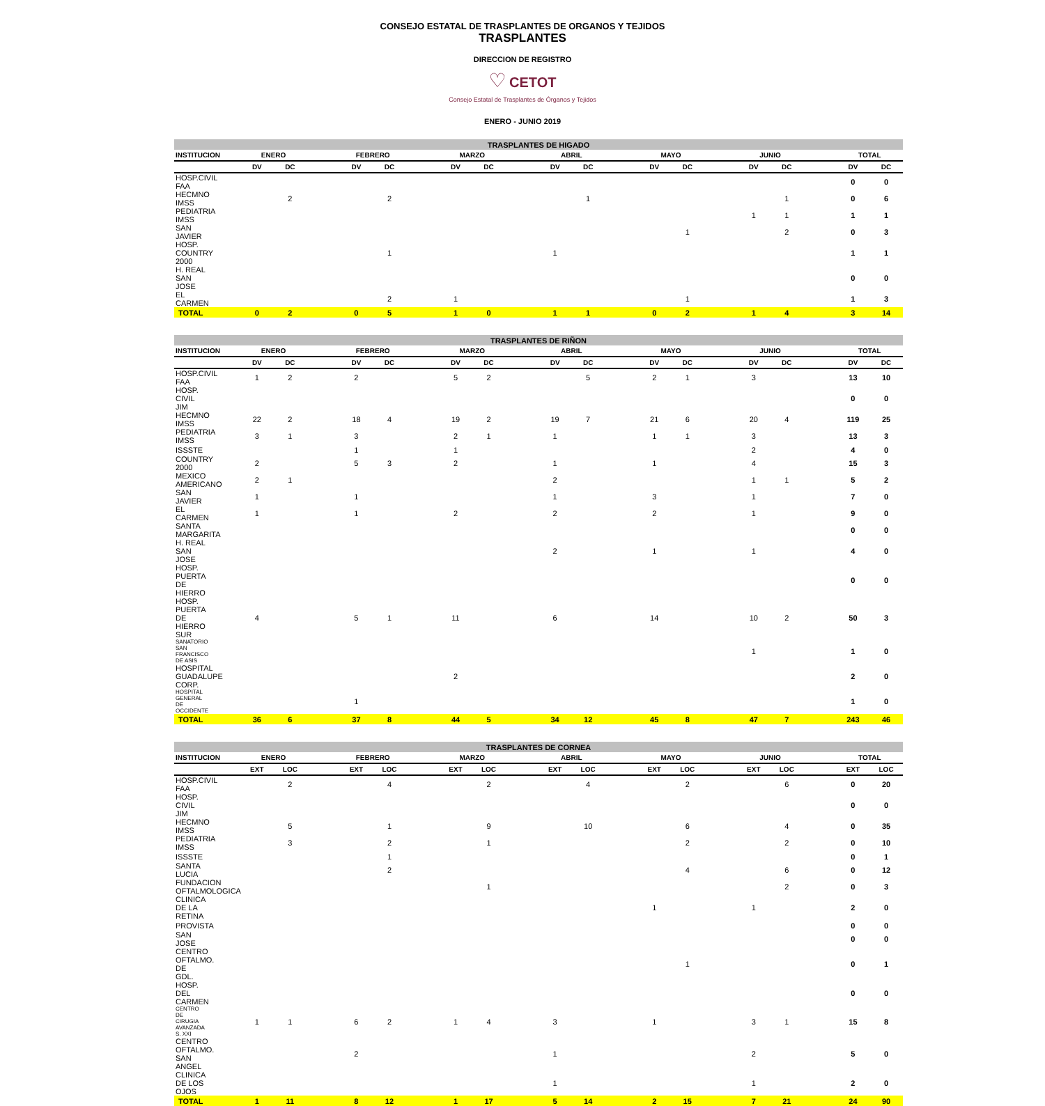CONSEJO ESTATAL DE TRASPLANTES DE ORGANOS Y TEJIDOS
TRASPLANTES
DIRECCION DE REGISTRO
♡ CETOT
Consejo Estatal de Trasplantes de Órganos y Tejidos
ENERO - JUNIO 2019
| TRASPLANTES DE HIGADO | | | | | | | | | | | | | | | | | | | | | |
| INSTITUCION | | ENERO | | | FEBRERO | | | MARZO | | | ABRIL | | | MAYO | | | JUNIO | | | TOTAL | |
| | | DV | DC | | DV | DC | | DV | DC | | DV | DC | | DV | DC | | DV | DC | | DV | DC |
| HOSP.CIVIL FAA | | | | | | | | | | | | | | | | | | | | 0 | 0 |
| HECMNO IMSS | | | 2 | | | 2 | | | | | | 1 | | | | | | 1 | | 0 | 6 |
| PEDIATRIA IMSS | | | | | | | | | | | | | | | | | 1 | 1 | | 1 | 1 |
| SAN JAVIER | | | | | | | | | | | | | | | 1 | | | 2 | | 0 | 3 |
| HOSP. COUNTRY 2000 | | | | | | 1 | | | | | 1 | | | | | | | | | 1 | 1 |
| H. REAL SAN JOSE | | | | | | | | | | | | | | | | | | | | 0 | 0 |
| EL CARMEN | | | | | | 2 | | 1 | | | | | | | 1 | | | | | 1 | 3 |
| TOTAL | | 0 | 2 | | 0 | 5 | | 1 | 0 | | 1 | 1 | | 0 | 2 | | 1 | 4 | | 3 | 14 |
| TRASPLANTES DE RIÑON | | | | | | | | | | | | | | | | | | | | | |
| INSTITUCION | | ENERO | | | FEBRERO | | | MARZO | | | ABRIL | | | MAYO | | | JUNIO | | | TOTAL | |
| | | DV | DC | | DV | DC | | DV | DC | | DV | DC | | DV | DC | | DV | DC | | DV | DC |
| HOSP.CIVIL FAA | | 1 | 2 | | 2 | | | 5 | 2 | | | 5 | | 2 | 1 | | 3 | | | 13 | 10 |
| HOSP. CIVIL JIM | | | | | | | | | | | | | | | | | | | | 0 | 0 |
| HECMNO IMSS | | 22 | 2 | | 18 | 4 | | 19 | 2 | | 19 | 7 | | 21 | 6 | | 20 | 4 | | 119 | 25 |
| PEDIATRIA IMSS | | 3 | 1 | | 3 | | | 2 | 1 | | 1 | | | 1 | 1 | | 3 | | | 13 | 3 |
| ISSSTE | | | | | 1 | | | 1 | | | | | | | | | 2 | | | 4 | 0 |
| COUNTRY 2000 | | 2 | | | 5 | 3 | | 2 | | | 1 | | | 1 | | | 4 | | | 15 | 3 |
| MEXICO AMERICANO | | 2 | 1 | | | | | | | | 2 | | | | | | 1 | 1 | | 5 | 2 |
| SAN JAVIER | | 1 | | | 1 | | | | | | 1 | | | 3 | | | 1 | | | 7 | 0 |
| EL CARMEN | | 1 | | | 1 | | | 2 | | | 2 | | | 2 | | | 1 | | | 9 | 0 |
| SANTA MARGARITA | | | | | | | | | | | | | | | | | | | | 0 | 0 |
| H. REAL SAN JOSE | | | | | | | | | | | 2 | | | 1 | | | 1 | | | 4 | 0 |
| HOSP. PUERTA DE HIERRO | | | | | | | | | | | | | | | | | | | | 0 | 0 |
| HOSP. PUERTA DE HIERRO SUR | | 4 | | | 5 | 1 | | 11 | | | 6 | | | 14 | | | 10 | 2 | | 50 | 3 |
| SANATORIO SAN FRANCISCO DE ASIS | | | | | | | | | | | | | | | | | 1 | | | 1 | 0 |
| HOSPITAL GUADALUPE CORP. | | | | | | | | 2 | | | | | | | | | | | | 2 | 0 |
| HOSPITAL GENERAL DE OCCIDENTE | | | | | 1 | | | | | | | | | | | | | | | 1 | 0 |
| TOTAL | | 36 | 6 | | 37 | 8 | | 44 | 5 | | 34 | 12 | | 45 | 8 | | 47 | 7 | | 243 | 46 |
| TRASPLANTES DE CORNEA | | | | | | | | | | | | | | | | | | | | | |
| INSTITUCION | | ENERO | | | FEBRERO | | | MARZO | | | ABRIL | | | MAYO | | | JUNIO | | | TOTAL | |
| | | EXT | LOC | | EXT | LOC | | EXT | LOC | | EXT | LOC | | EXT | LOC | | EXT | LOC | | EXT | LOC |
| HOSP.CIVIL FAA | | | 2 | | | 4 | | | 2 | | | 4 | | | 2 | | | 6 | | 0 | 20 |
| HOSP. CIVIL JIM | | | | | | | | | | | | | | | | | | | | 0 | 0 |
| HECMNO IMSS | | | 5 | | | 1 | | | 9 | | | 10 | | | 6 | | | 4 | | 0 | 35 |
| PEDIATRIA IMSS | | | 3 | | | 2 | | | 1 | | | | | | 2 | | | 2 | | 0 | 10 |
| ISSSTE | | | | | | 1 | | | | | | | | | | | | | | 0 | 1 |
| SANTA LUCIA | | | | | | 2 | | | | | | | | | 4 | | | 6 | | 0 | 12 |
| FUNDACION OFTALMOLOGICA | | | | | | | | | 1 | | | | | | | | | 2 | | 0 | 3 |
| CLINICA DE LA RETINA | | | | | | | | | | | | | | 1 | | | 1 | | | 2 | 0 |
| PROVISTA | | | | | | | | | | | | | | | | | | | | 0 | 0 |
| SAN JOSE | | | | | | | | | | | | | | | | | | | | 0 | 0 |
| CENTRO OFTALMO. DE GDL. | | | | | | | | | | | | | | | 1 | | | | | 0 | 1 |
| HOSP. DEL CARMEN | | | | | | | | | | | | | | | | | | | | 0 | 0 |
| CENTRO DE CIRUGIA AVANZADA S. XXI | | 1 | 1 | | 6 | 2 | | 1 | 4 | | 3 | | | 1 | | | 3 | 1 | | 15 | 8 |
| CENTRO OFTALMO. SAN ANGEL | | | | | 2 | | | | | | 1 | | | | | | 2 | | | 5 | 0 |
| CLINICA DE LOS OJOS | | | | | | | | | | | 1 | | | | | | 1 | | | 2 | 0 |
| TOTAL | | 1 | 11 | | 8 | 12 | | 1 | 17 | | 5 | 14 | | 2 | 15 | | 7 | 21 | | 24 | 90 |